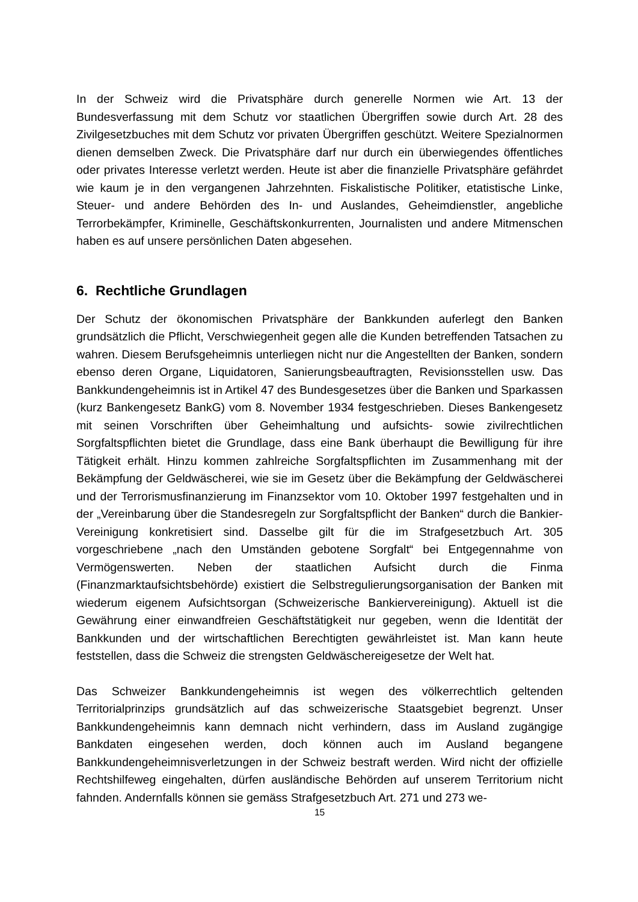In der Schweiz wird die Privatsphäre durch generelle Normen wie Art. 13 der Bundesverfassung mit dem Schutz vor staatlichen Übergriffen sowie durch Art. 28 des Zivilgesetzbuches mit dem Schutz vor privaten Übergriffen geschützt. Weitere Spezialnormen dienen demselben Zweck. Die Privatsphäre darf nur durch ein überwiegendes öffentliches oder privates Interesse verletzt werden. Heute ist aber die finanzielle Privatsphäre gefährdet wie kaum je in den vergangenen Jahrzehnten. Fiskalistische Politiker, etatistische Linke, Steuer- und andere Behörden des In- und Auslandes, Geheimdienstler, angebliche Terrorbekämpfer, Kriminelle, Geschäftskonkurrenten, Journalisten und andere Mitmenschen haben es auf unsere persönlichen Daten abgesehen.
6. Rechtliche Grundlagen
Der Schutz der ökonomischen Privatsphäre der Bankkunden auferlegt den Banken grundsätzlich die Pflicht, Verschwiegenheit gegen alle die Kunden betreffenden Tatsachen zu wahren. Diesem Berufsgeheimnis unterliegen nicht nur die Angestellten der Banken, sondern ebenso deren Organe, Liquidatoren, Sanierungsbeauftragten, Revisionsstellen usw. Das Bankkundengeheimnis ist in Artikel 47 des Bundesgesetzes über die Banken und Sparkassen (kurz Bankengesetz BankG) vom 8. November 1934 festgeschrieben. Dieses Bankengesetz mit seinen Vorschriften über Geheimhaltung und aufsichts- sowie zivilrechtlichen Sorgfaltspflichten bietet die Grundlage, dass eine Bank überhaupt die Bewilligung für ihre Tätigkeit erhält. Hinzu kommen zahlreiche Sorgfaltspflichten im Zusammenhang mit der Bekämpfung der Geldwäscherei, wie sie im Gesetz über die Bekämpfung der Geldwäscherei und der Terrorismusfinanzierung im Finanzsektor vom 10. Oktober 1997 festgehalten und in der „Vereinbarung über die Standesregeln zur Sorgfaltspflicht der Banken“ durch die Bankier-Vereinigung konkretisiert sind. Dasselbe gilt für die im Strafgesetzbuch Art. 305 vorgeschriebene „nach den Umständen gebotene Sorgfalt“ bei Entgegennahme von Vermögenswerten. Neben der staatlichen Aufsicht durch die Finma (Finanzmarktaufsichtsbehörde) existiert die Selbstregulierungsorganisation der Banken mit wiederum eigenem Aufsichtsorgan (Schweizerische Bankiervereinigung). Aktuell ist die Gewährung einer einwandfreien Geschäftstätigkeit nur gegeben, wenn die Identität der Bankkunden und der wirtschaftlichen Berechtigten gewährleistet ist. Man kann heute feststellen, dass die Schweiz die strengsten Geldwäschereigesetze der Welt hat.
Das Schweizer Bankkundengeheimnis ist wegen des völkerrechtlich geltenden Territorialprinzips grundsätzlich auf das schweizerische Staatsgebiet begrenzt. Unser Bankkundengeheimnis kann demnach nicht verhindern, dass im Ausland zugängige Bankdaten eingesehen werden, doch können auch im Ausland begangene Bankkundengeheimnisverletzungen in der Schweiz bestraft werden. Wird nicht der offizielle Rechtshilfeweg eingehalten, dürfen ausländische Behörden auf unserem Territorium nicht fahnden. Andernfalls können sie gemäss Strafgesetzbuch Art. 271 und 273 we-
15